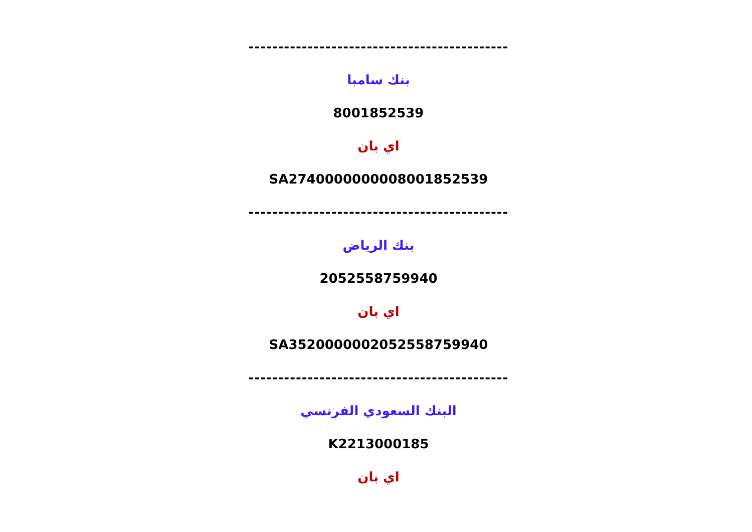--------------------------------------------
بنك سامبا
8001852539
اي بان
SA2740000000008001852539
--------------------------------------------
بنك الرياض
2052558759940
اي بان
SA3520000002052558759940
--------------------------------------------
البنك السعودي الفرنسي
K2213000185
اي بان